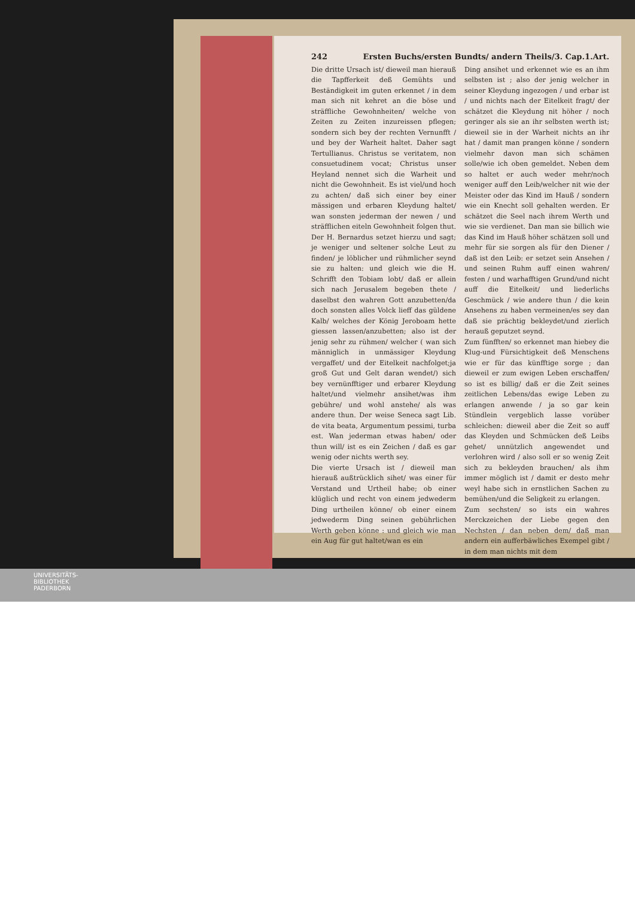242 Ersten Buchs/ersten Bundts/ andern Theils/3. Cap.1.Art.
Die dritte Ursach ist/ dieweil man hierauß die Tapfferkeit deß Gemühts und Beständigkeit im guten erkennet / in dem man sich nit kehret an die böse und sträffliche Gewohnheiten/ welche von Zeiten zu Zeiten inzureissen pflegen; sondern sich bey der rechten Vernunfft / und bey der Warheit haltet. Daher sagt Tertullianus. Christus se veritatem, non consuetudinem vocat; Christus unser Heyland nennet sich die Warheit und nicht die Gewohnheit. Es ist viel/und hoch zu achten/ daß sich einer bey einer mässigen und erbaren Kleydung haltet/ wan sonsten jederman der newen / und sträfflichen eiteln Gewohnheit folgen thut. Der H. Bernardus setzet hierzu und sagt; je weniger und seltener solche Leut zu finden/ je löblicher und rühmlicher seynd sie zu halten: und gleich wie die H. Schrifft den Tobiam lobt/ daß er allein sich nach Jerusalem begeben thete / daselbst den wahren Gott anzubetten/da doch sonsten alles Volck lieff das güldene Kalb/ welches der König Jeroboam hette giessen lassen/anzubetten; also ist der jenig sehr zu rühmen/ welcher ( wan sich männiglich in unmässiger Kleydung vergaffet/ und der Eitelkeit nachfolget;ja groß Gut und Gelt daran wendet/) sich bey vernünfftiger und erbarer Kleydung haltet/und vielmehr ansihet/was ihm gebühre/ und wohl anstehe/ als was andere thun. Der weise Seneca sagt Lib. de vita beata, Argumentum pessimi, turba est. Wan jederman etwas haben/ oder thun will/ ist es ein Zeichen / daß es gar wenig oder nichts werth sey.
Die vierte Ursach ist / dieweil man hierauß außtrücklich sihet/ was einer für Verstand und Urtheil habe; ob einer klüglich und recht von einem jedwederm Ding urtheilen könne/ ob einer einem jedwederm Ding seinen gebührlichen Werth geben könne : und gleich wie man ein Aug für gut haltet/wan es ein
Ding ansihet und erkennet wie es an ihm selbsten ist ; also der jenig welcher in seiner Kleydung ingezogen / und erbar ist / und nichts nach der Eitelkeit fragt/ der schätzet die Kleydung nit höher / noch geringer als sie an ihr selbsten werth ist; dieweil sie in der Warheit nichts an ihr hat / damit man prangen könne / sondern vielmehr davon man sich schämen solle/wie ich oben gemeldet. Neben dem so haltet er auch weder mehr/noch weniger auff den Leib/welcher nit wie der Meister oder das Kind im Hauß / sondern wie ein Knecht soll gehalten werden. Er schätzet die Seel nach ihrem Werth und wie sie verdienet. Dan man sie billich wie das Kind im Hauß höher schätzen soll und mehr für sie sorgen als für den Diener / daß ist den Leib: er setzet sein Ansehen / und seinen Ruhm auff einen wahren/ festen / und warhafftigen Grund/und nicht auff die Eitelkeit/ und liederlichs Geschmück / wie andere thun / die kein Ansehens zu haben vermeinen/es sey dan daß sie prächtig bekleydet/und zierlich herauß geputzet seynd.
Zum fünfften/ so erkennet man hiebey die Klug-und Fürsichtigkeit deß Menschens wie er für das künfftige sorge ; dan dieweil er zum ewigen Leben erschaffen/ so ist es billig/ daß er die Zeit seines zeitlichen Lebens/das ewige Leben zu erlangen anwende / ja so gar kein Stündlein vergeblich lasse vorüber schleichen: dieweil aber die Zeit so auff das Kleyden und Schmücken deß Leibs gehet/ unnützlich angewendet und verlohren wird / also soll er so wenig Zeit sich zu bekleyden brauchen/ als ihm immer möglich ist / damit er desto mehr weyl habe sich in ernstlichen Sachen zu bemühen/und die Seligkeit zu erlangen.
Zum sechsten/ so ists ein wahres Merckzeichen der Liebe gegen den Nechsten / dan neben dem/ daß man andern ein aufferbäwliches Exempel gibt / in dem man nichts mit dem
UNIVERSITÄTS-
BIBLIOTHEK
PADERBORN